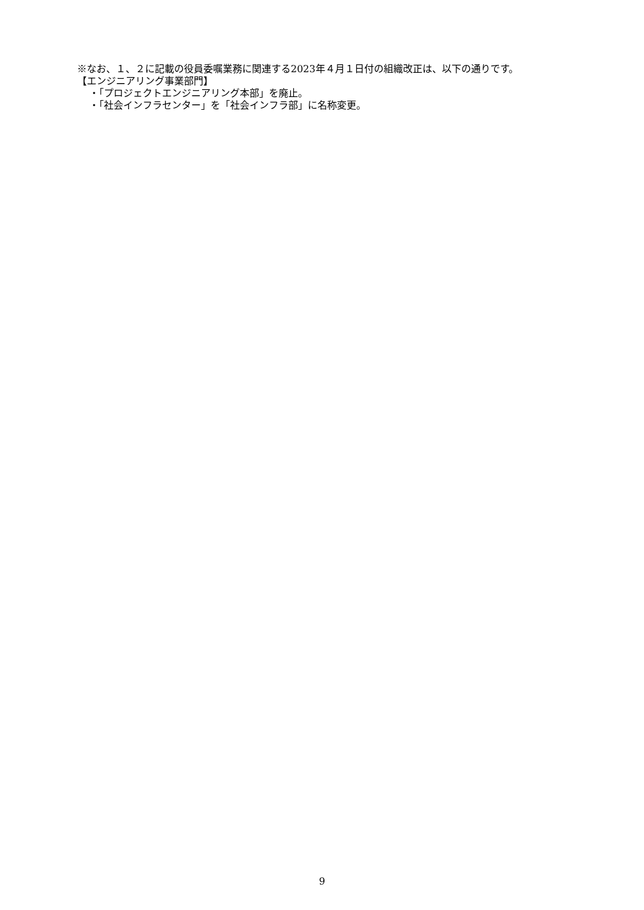※なお、１、２に記載の役員委嘱業務に関連する2023年４月１日付の組織改正は、以下の通りです。
【エンジニアリング事業部門】
・「プロジェクトエンジニアリング本部」を廃止。
・「社会インフラセンター」を「社会インフラ部」に名称変更。
9